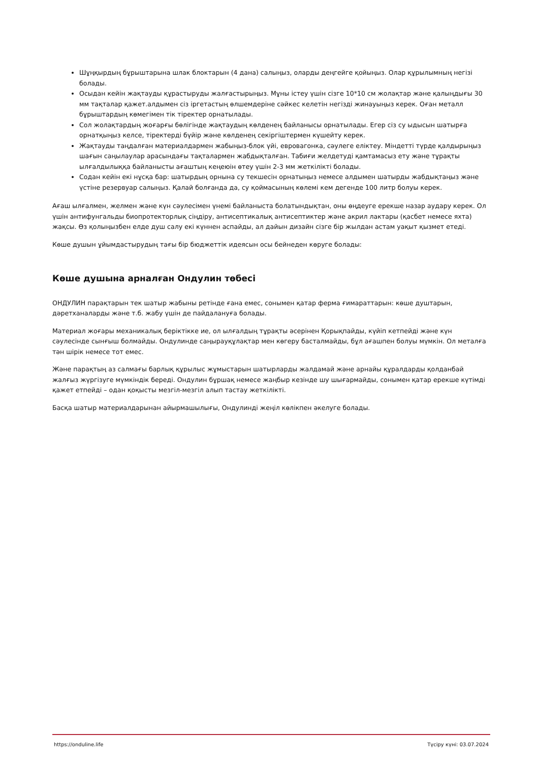Шұңқырдың бұрыштарына шлак блоктарын (4 дана) салыңыз, оларды деңгейге қойыңыз. Олар құрылымның негізі болады.
Осыдан кейін жақтауды құрастыруды жалғастырыңыз. Мұны істеу үшін сізге 10*10 см жолақтар және қалыңдығы 30 мм тақталар қажет.алдымен сіз іргетастың өлшемдеріне сәйкес келетін негізді жинауыңыз керек. Оған металл бұрыштардың көмегімен тік тіректер орнатылады.
Сол жолақтардың жоғарғы бөлігінде жақтаудың көлденең байланысы орнатылады. Егер сіз су ыдысын шатырға орнатқыңыз келсе, тіректерді бүйір және көлденең секіргіштермен күшейту керек.
Жақтауды таңдалған материалдармен жабыңыз-блок үйі, евровагонка, сәулеге еліктеу. Міндетті түрде қалдырыңыз шағын саңылаулар арасындағы тақталармен жабдықталған. Табиғи желдетуді қамтамасыз ету және тұрақты ылғалдылыққа байланысты ағаштың кеңеюін өтеу үшін 2-3 мм жеткілікті болады.
Содан кейін екі нұсқа бар: шатырдың орнына су текшесін орнатыңыз немесе алдымен шатырды жабдықтаңыз және үстіне резервуар салыңыз. Қалай болғанда да, су қоймасының көлемі кем дегенде 100 литр болуы керек.
Ағаш ылғалмен, желмен және күн сәулесімен үнемі байланыста болатындықтан, оны өңдеуге ерекше назар аудару керек. Ол үшін антифунгальды биопротекторлық сіңдіру, антисептикалық антисептиктер және акрил лактары (қасбет немесе яхта) жақсы. Өз қолыңызбен елде душ салу екі күннен аспайды, ал дайын дизайн сізге бір жылдан астам уақыт қызмет етеді.
Көше душын ұйымдастырудың тағы бір бюджеттік идеясын осы бейнеден көруге болады:
Көше душына арналған Ондулин төбесі
ОНДУЛИН парақтарын тек шатыр жабыны ретінде ғана емес, сонымен қатар ферма ғимараттарын: көше душтарын, дәретханаларды және т.б. жабу үшін де пайдалануға болады.
Материал жоғары механикалық беріктікке ие, ол ылғалдың тұрақты әсерінен Қорықпайды, күйіп кетпейді және күн сәулесінде сынғыш болмайды. Ондулинде саңырауқұлақтар мен көгеру басталмайды, бұл ағашпен болуы мүмкін. Ол металға тән шірік немесе тот емес.
Және парақтың аз салмағы барлық құрылыс жұмыстарын шатырларды жалдамай және арнайы құралдарды қолданбай жалғыз жүргізуге мүмкіндік береді. Ондулин бұршақ немесе жаңбыр кезінде шу шығармайды, сонымен қатар ерекше күтімді қажет етпейді – одан қоқысты мезгіл-мезгіл алып тастау жеткілікті.
Басқа шатыр материалдарынан айырмашылығы, Ондулинді жеңіл көлікпен әкелуге болады.
https://onduline.life Түсіру күні: 03.07.2024